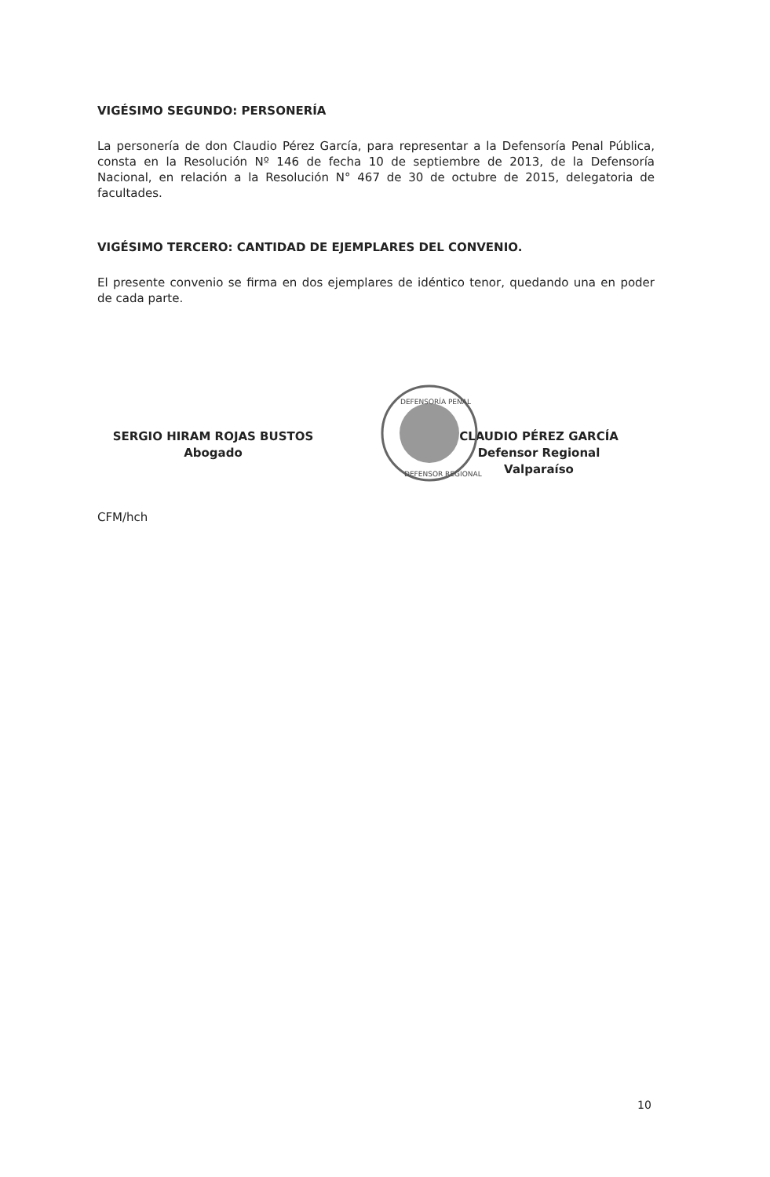VIGÉSIMO SEGUNDO: PERSONERÍA
La personería de don Claudio Pérez García, para representar a la Defensoría Penal Pública, consta en la Resolución Nº 146 de fecha 10 de septiembre de 2013, de la Defensoría Nacional, en relación a la Resolución N° 467 de 30 de octubre de 2015, delegatoria de facultades.
VIGÉSIMO TERCERO: CANTIDAD DE EJEMPLARES DEL CONVENIO.
El presente convenio se firma en dos ejemplares de idéntico tenor, quedando una en poder de cada parte.
SERGIO HIRAM ROJAS BUSTOS
Abogado
CLAUDIO PÉREZ GARCÍA
Defensor Regional
Valparaíso
CFM/hch
DEFENSORÍA PENAL
DEFENSOR REGIONAL
10